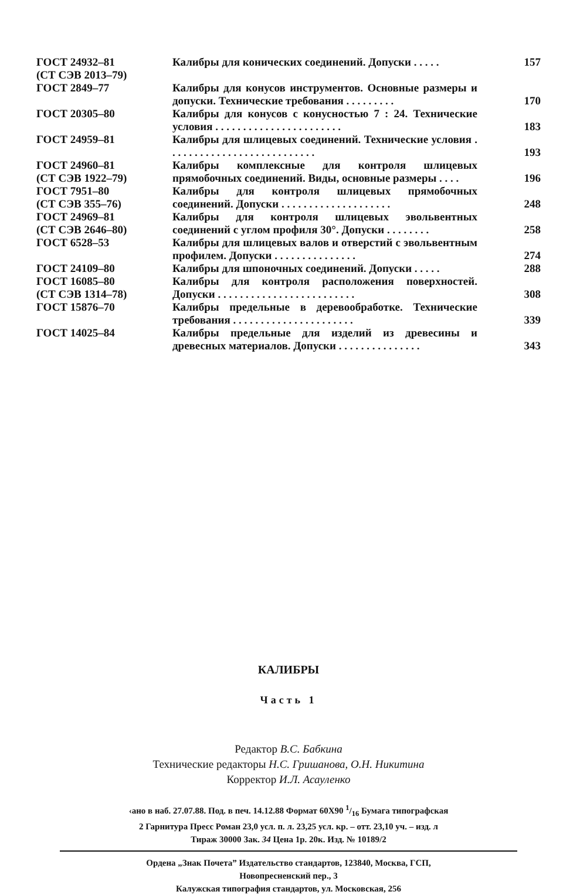| ГОСТ 24932–81 (СТ СЭВ 2013–79) | Калибры для конических соединений. Допуски . . . . . | 157 |
| ГОСТ 2849–77 | Калибры для конусов инструментов. Основные размеры и допуски. Технические требования . . . . . . . . . | 170 |
| ГОСТ 20305–80 | Калибры для конусов с конусностью 7 : 24. Технические условия . . . . . . . . . . . . . . . . . . . . . . . | 183 |
| ГОСТ 24959–81 | Калибры для шлицевых соединений. Технические условия . . . . . . . . . . . . . . . . . . . . . . . . . . . | 193 |
| ГОСТ 24960–81 (СТ СЭВ 1922–79) | Калибры комплексные для контроля шлицевых прямобочных соединений. Виды, основные размеры . . . . | 196 |
| ГОСТ 7951–80 (СТ СЭВ 355–76) | Калибры для контроля шлицевых прямобочных соединений. Допуски . . . . . . . . . . . . . . . . . . . . | 248 |
| ГОСТ 24969–81 (СТ СЭВ 2646–80) | Калибры для контроля шлицевых эвольвентных соединений с углом профиля 30°. Допуски . . . . . . . . | 258 |
| ГОСТ 6528–53 | Калибры для шлицевых валов и отверстий с эвольвентным профилем. Допуски . . . . . . . . . . . . . . . | 274 |
| ГОСТ 24109–80 | Калибры для шпоночных соединений. Допуски . . . . . | 288 |
| ГОСТ 16085–80 (СТ СЭВ 1314–78) | Калибры для контроля расположения поверхностей. Допуски . . . . . . . . . . . . . . . . . . . . . . . . . | 308 |
| ГОСТ 15876–70 | Калибры предельные в деревообработке. Технические требования . . . . . . . . . . . . . . . . . . . . . . | 339 |
| ГОСТ 14025–84 | Калибры предельные для изделий из древесины и древесных материалов. Допуски . . . . . . . . . . . . . . . | 343 |
КАЛИБРЫ
Часть 1
Редактор В.С. Бабкина
Технические редакторы Н.С. Гришанова, О.Н. Никитина
Корректор И.Л. Асауленко
‹ано в наб. 27.07.88. Под. в печ. 14.12.88 Формат 60Х90 1/16 Бумага типографская
2 Гарнитура Пресс Роман 23,0 усл. п. л. 23,25 усл. кр. – отт. 23,10 уч. – изд. л
Тираж 30000 Зак. 34 Цена 1р. 20к. Изд. № 10189/2
Ордена „Знак Почета” Издательство стандартов, 123840, Москва, ГСП,
Новопресненский пер., 3
Калужская типография стандартов, ул. Московская, 256